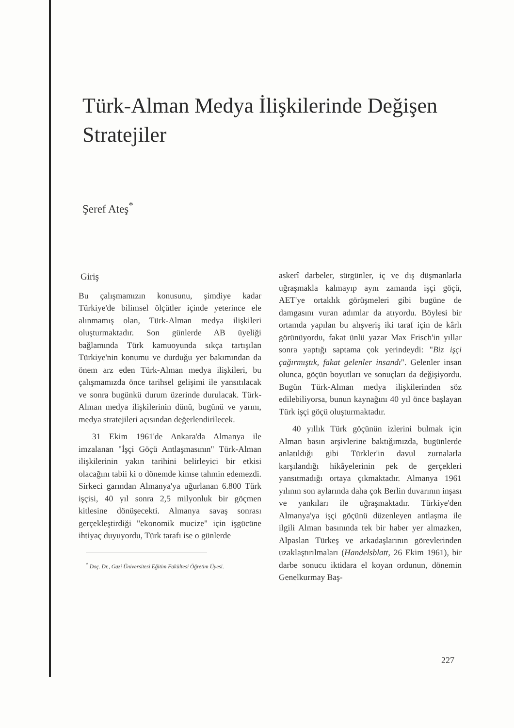Türk-Alman Medya İlişkilerinde Değişen Stratejiler
Şeref Ateş<sup>*</sup>
Giriş
Bu çalışmamızın konusunu, şimdiye kadar Türkiye'de bilimsel ölçütler içinde yeterince ele alınmamış olan, Türk-Alman medya ilişkileri oluşturmaktadır. Son günlerde AB üyeliği bağlamında Türk kamuoyunda sıkça tartışılan Türkiye'nin konumu ve durduğu yer bakımından da önem arz eden Türk-Alman medya ilişkileri, bu çalışmamızda önce tarihsel gelişimi ile yansıtılacak ve sonra bugünkü durum üzerinde durulacak. Türk-Alman medya ilişkilerinin dünü, bugünü ve yarını, medya stratejileri açısından değerlendirilecek.
31 Ekim 1961'de Ankara'da Almanya ile imzalanan "İşçi Göçü Antlaşmasının" Türk-Alman ilişkilerinin yakın tarihini belirleyici bir etkisi olacağını tabii ki o dönemde kimse tahmin edemezdi. Sirkeci garından Almanya'ya uğurlanan 6.800 Türk işçisi, 40 yıl sonra 2,5 milyonluk bir göçmen kitlesine dönüşecekti. Almanya savaş sonrası gerçekleştirdiği "ekonomik mucize" için işgücüne ihtiyaç duyuyordu, Türk tarafı ise o günlerde
<sup>*</sup> Doç. Dr., Gazi Üniversitesi Eğitim Fakültesi Öğretim Üyesi.
askerî darbeler, sürgünler, iç ve dış düşmanlarla uğraşmakla kalmayıp aynı zamanda işçi göçü, AET'ye ortaklık görüşmeleri gibi bugüne de damgasını vuran adımlar da atıyordu. Böylesi bir ortamda yapılan bu alışveriş iki taraf için de kârlı görünüyordu, fakat ünlü yazar Max Frisch'in yıllar sonra yaptığı saptama çok yerindeydi: "Biz işçi çağırmıştık, fakat gelenler insandı". Gelenler insan olunca, göçün boyutları ve sonuçları da değişiyordu. Bugün Türk-Alman medya ilişkilerinden söz edilebiliyorsa, bunun kaynağını 40 yıl önce başlayan Türk işçi göçü oluşturmaktadır.
40 yıllık Türk göçünün izlerini bulmak için Alman basın arşivlerine baktığımızda, bugünlerde anlatıldığı gibi Türkler'in davul zurnalarla karşılandığı hikâyelerinin pek de gerçekleri yansıtmadığı ortaya çıkmaktadır. Almanya 1961 yılının son aylarında daha çok Berlin duvarının inşası ve yankıları ile uğraşmaktadır. Türkiye'den Almanya'ya işçi göçünü düzenleyen antlaşma ile ilgili Alman basınında tek bir haber yer almazken, Alpaslan Türkeş ve arkadaşlarının görevlerinden uzaklaştırılmaları (Handelsblatt, 26 Ekim 1961), bir darbe sonucu iktidara el koyan ordunun, dönemin Genelkurmay Baş-
227